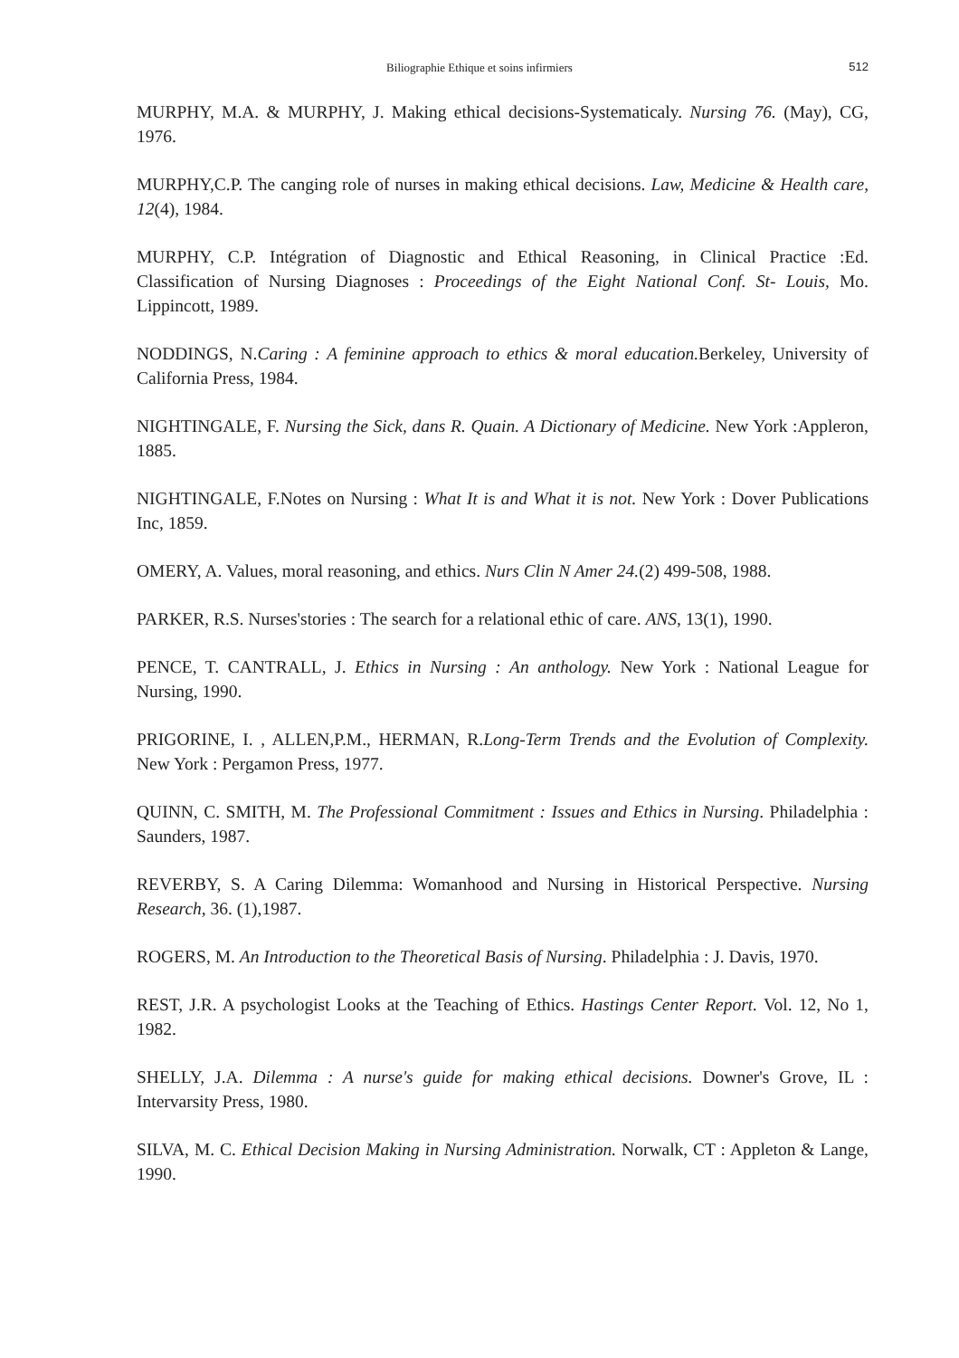Biliographie Ethique et soins infirmiers
512
MURPHY, M.A. & MURPHY, J. Making ethical decisions-Systematicaly. Nursing 76. (May), CG, 1976.
MURPHY,C.P. The canging role of nurses in making ethical decisions. Law, Medicine & Health care, 12(4), 1984.
MURPHY, C.P. Intégration of Diagnostic and Ethical Reasoning, in Clinical Practice :Ed. Classification of Nursing Diagnoses : Proceedings of the Eight National Conf. St- Louis, Mo. Lippincott, 1989.
NODDINGS, N.Caring : A feminine approach to ethics & moral education. Berkeley, University of California Press, 1984.
NIGHTINGALE, F. Nursing the Sick, dans R. Quain. A Dictionary of Medicine. New York :Appleron, 1885.
NIGHTINGALE, F.Notes on Nursing : What It is and What it is not. New York : Dover Publications Inc, 1859.
OMERY, A. Values, moral reasoning, and ethics. Nurs Clin N Amer 24.(2) 499-508, 1988.
PARKER, R.S. Nurses'stories : The search for a relational ethic of care. ANS, 13(1), 1990.
PENCE, T. CANTRALL, J. Ethics in Nursing : An anthology. New York : National League for Nursing, 1990.
PRIGORINE, I. , ALLEN,P.M., HERMAN, R.Long-Term Trends and the Evolution of Complexity. New York : Pergamon Press, 1977.
QUINN, C. SMITH, M. The Professional Commitment : Issues and Ethics in Nursing. Philadelphia : Saunders, 1987.
REVERBY, S. A Caring Dilemma: Womanhood and Nursing in Historical Perspective. Nursing Research, 36. (1),1987.
ROGERS, M. An Introduction to the Theoretical Basis of Nursing. Philadelphia : J. Davis, 1970.
REST, J.R. A psychologist Looks at the Teaching of Ethics. Hastings Center Report. Vol. 12, No 1, 1982.
SHELLY, J.A. Dilemma : A nurse's guide for making ethical decisions. Downer's Grove, IL : Intervarsity Press, 1980.
SILVA, M. C. Ethical Decision Making in Nursing Administration. Norwalk, CT : Appleton & Lange, 1990.